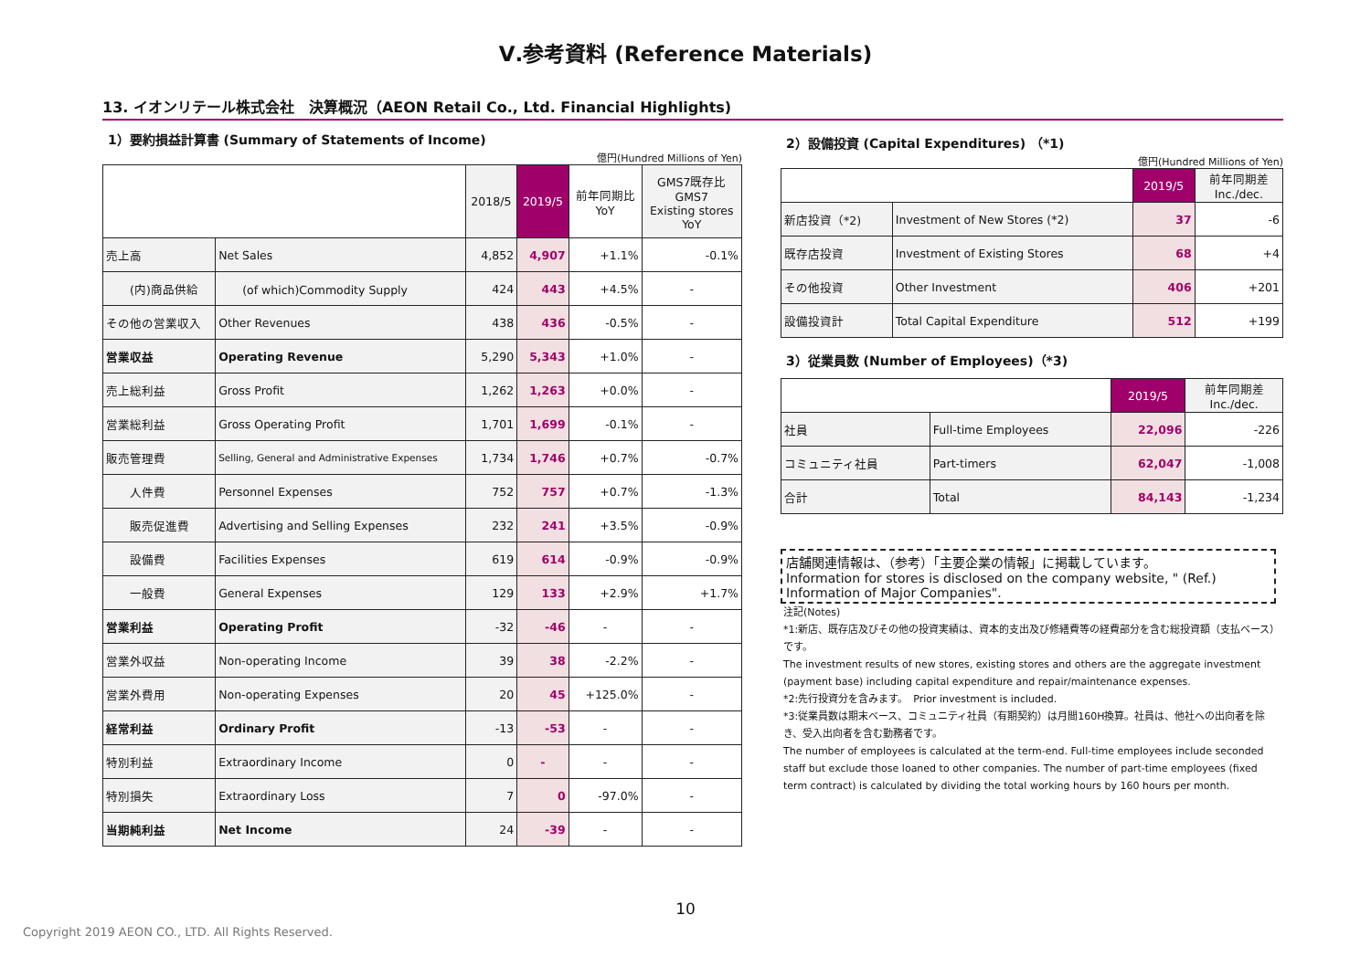Ⅴ.参考資料 (Reference Materials)
13. イオンリテール株式会社　決算概況（AEON Retail Co., Ltd. Financial Highlights)
1）要約損益計算書 (Summary of Statements of Income)
億円(Hundred Millions of Yen)
| | | 2018/5 | 2019/5 | 前年同期比 YoY | GMS7既存比 GMS7 Existing stores YoY |
| --- | --- | --- | --- | --- | --- |
| 売上高 | Net Sales | 4,852 | 4,907 | +1.1% | -0.1% |
| (内)商品供給 | (of which)Commodity Supply | 424 | 443 | +4.5% | - |
| その他の営業収入 | Other Revenues | 438 | 436 | -0.5% | - |
| 営業収益 | Operating Revenue | 5,290 | 5,343 | +1.0% | - |
| 売上総利益 | Gross Profit | 1,262 | 1,263 | +0.0% | - |
| 営業総利益 | Gross Operating Profit | 1,701 | 1,699 | -0.1% | - |
| 販売管理費 | Selling, General and Administrative Expenses | 1,734 | 1,746 | +0.7% | -0.7% |
| 人件費 | Personnel Expenses | 752 | 757 | +0.7% | -1.3% |
| 販売促進費 | Advertising and Selling Expenses | 232 | 241 | +3.5% | -0.9% |
| 設備費 | Facilities Expenses | 619 | 614 | -0.9% | -0.9% |
| 一般費 | General Expenses | 129 | 133 | +2.9% | +1.7% |
| 営業利益 | Operating Profit | -32 | -46 | - | - |
| 営業外収益 | Non-operating Income | 39 | 38 | -2.2% | - |
| 営業外費用 | Non-operating Expenses | 20 | 45 | +125.0% | - |
| 経常利益 | Ordinary Profit | -13 | -53 | - | - |
| 特別利益 | Extraordinary Income | 0 | - | - | - |
| 特別損失 | Extraordinary Loss | 7 | 0 | -97.0% | - |
| 当期純利益 | Net Income | 24 | -39 | - | - |
2）設備投資 (Capital Expenditures) （*1)
億円(Hundred Millions of Yen)
| | | 2019/5 | 前年同期差 Inc./dec. |
| --- | --- | --- | --- |
| 新店投資（*2) | Investment of New Stores (*2) | 37 | -6 |
| 既存店投資 | Investment of Existing Stores | 68 | +4 |
| その他投資 | Other Investment | 406 | +201 |
| 設備投資計 | Total Capital Expenditure | 512 | +199 |
3）従業員数 (Number of Employees)（*3)
| | | 2019/5 | 前年同期差 Inc./dec. |
| --- | --- | --- | --- |
| 社員 | Full-time Employees | 22,096 | -226 |
| コミュニティ社員 | Part-timers | 62,047 | -1,008 |
| 合計 | Total | 84,143 | -1,234 |
店舗関連情報は、（参考）「主要企業の情報」に掲載しています。
Information for stores is disclosed on the company website, " (Ref.) Information of Major Companies".
注記(Notes)
*1:新店、既存店及びその他の投資実績は、資本的支出及び修繕費等の経費部分を含む総投資額（支払ベース）です。
The investment results of new stores, existing stores and others are the aggregate investment (payment base) including capital expenditure and repair/maintenance expenses.
*2:先行投資分を含みます。　Prior investment is included.
*3:従業員数は期末ベース、コミュニティ社員（有期契約）は月間160H換算。社員は、他社への出向者を除き、受入出向者を含む勤務者です。
The number of employees is calculated at the term-end. Full-time employees include seconded staff but exclude those loaned to other companies. The number of part-time employees (fixed term contract) is calculated by dividing the total working hours by 160 hours per month.
10
Copyright 2019 AEON CO., LTD. All Rights Reserved.